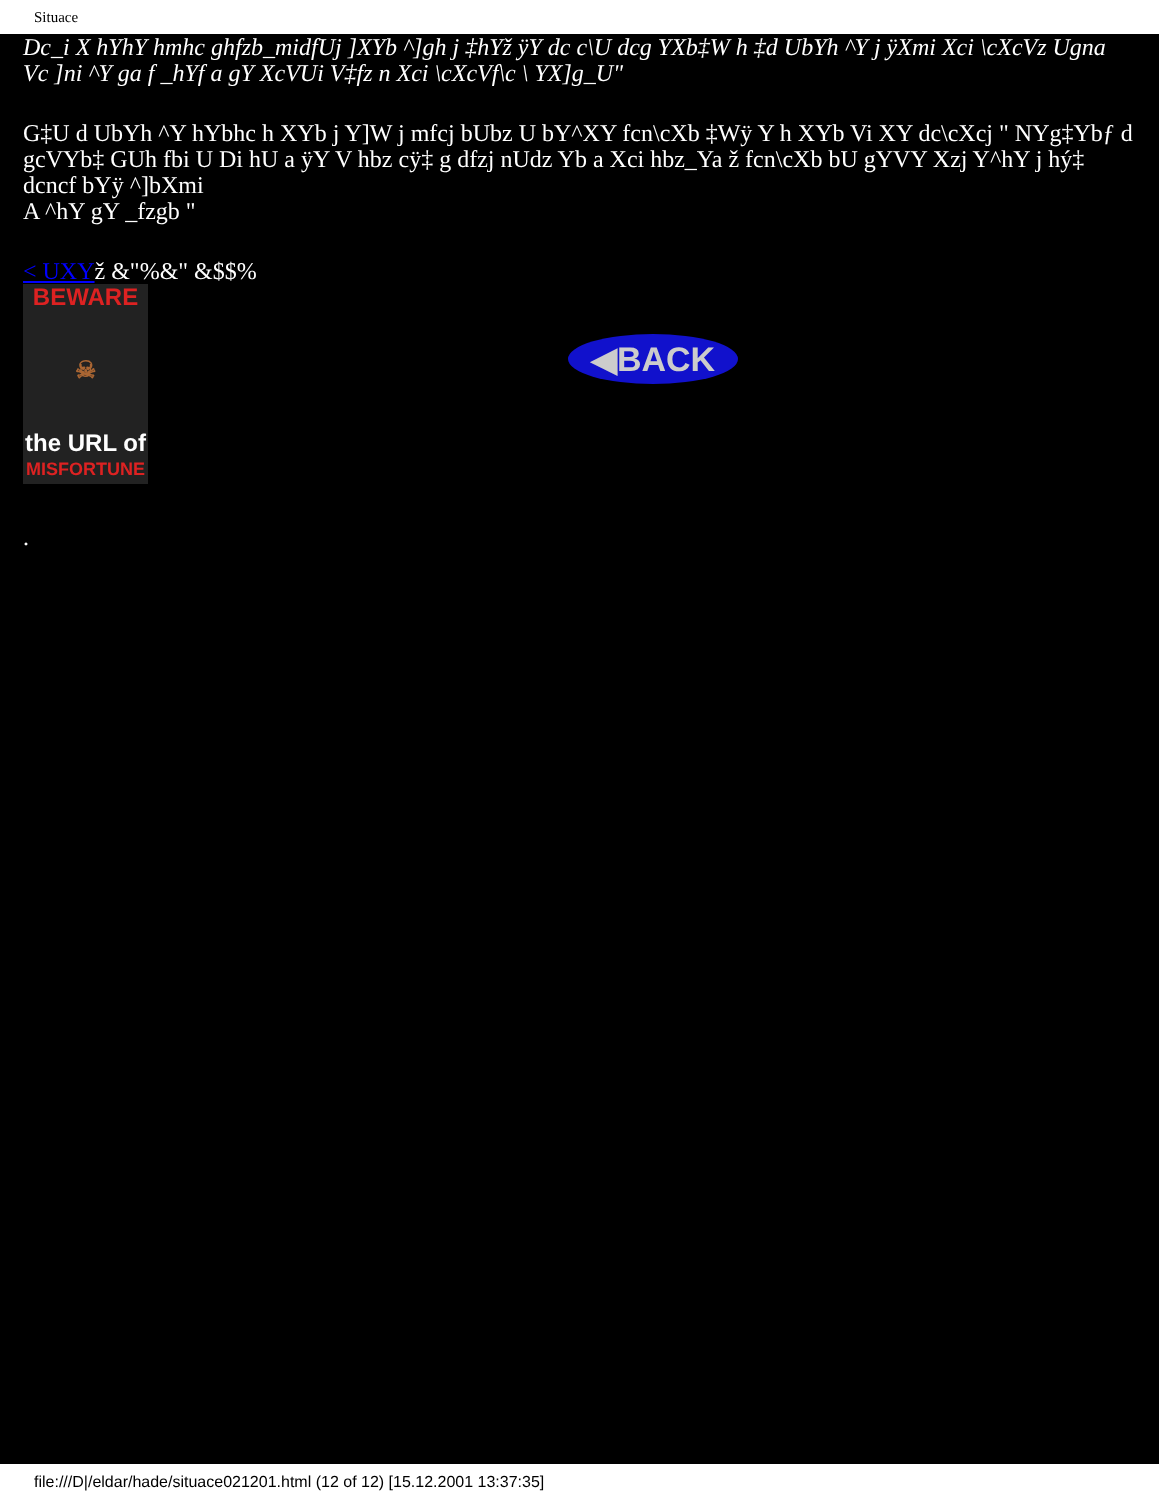Situace
Dc_i X hYhY hmhc ghfzb_midfUj ]XYb ^]gh j ‡hYž ÿY dc c\U dcg YXb‡W h ‡d UbYh ^Y j ÿXmi Xci \cXcVz Ugna Vc ]ni ^Y ga f _hYf a gY XcVUi V‡fz n Xci \cXcVf\c \ YX]g_U"
G‡U d UbYh ^Y hYbhc h XYb j Y]W j mfcj bUbz U bY^XY fcn\cXb ‡Wÿ Y h XYb Vi XY dc\cXcj " NYg‡Ybƒ d gcVYb‡ GUh fbi U Di hU a ÿY V hbz cÿ‡ g dfzj nUdz Yb a Xci hbz_Ya ž fcn\cXb bU gYVY Xzj Y^hY j hý‡ dcncf bYÿ ^]bXmi
A ^hY gY _fzgb "
< UXYž &"%&" &$$%
BEWARE
☠
the URL of
MISFORTUNE
◀BACK
.
file:///D|/eldar/hade/situace021201.html (12 of 12) [15.12.2001 13:37:35]